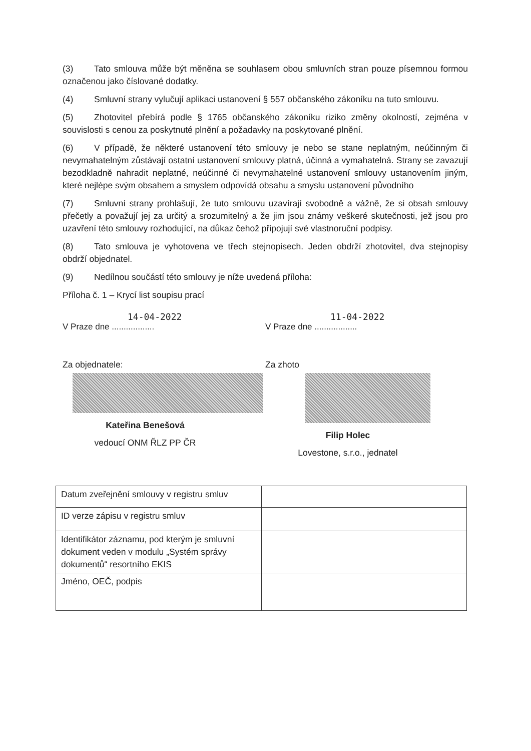(3) Tato smlouva může být měněna se souhlasem obou smluvních stran pouze písemnou formou označenou jako číslované dodatky.
(4) Smluvní strany vylučují aplikaci ustanovení § 557 občanského zákoníku na tuto smlouvu.
(5) Zhotovitel přebírá podle § 1765 občanského zákoníku riziko změny okolností, zejména v souvislosti s cenou za poskytnuté plnění a požadavky na poskytované plnění.
(6) V případě, že některé ustanovení této smlouvy je nebo se stane neplatným, neúčinným či nevymahatelným zůstávají ostatní ustanovení smlouvy platná, účinná a vymahatelná. Strany se zavazují bezodkladně nahradit neplatné, neúčinné či nevymahatelné ustanovení smlouvy ustanovením jiným, které nejlépe svým obsahem a smyslem odpovídá obsahu a smyslu ustanovení původního
(7) Smluvní strany prohlašují, že tuto smlouvu uzavírají svobodně a vážně, že si obsah smlouvy přečetly a považují jej za určitý a srozumitelný a že jim jsou známy veškeré skutečnosti, jež jsou pro uzavření této smlouvy rozhodující, na důkaz čehož připojují své vlastnoruční podpisy.
(8) Tato smlouva je vyhotovena ve třech stejnopisech. Jeden obdrží zhotovitel, dva stejnopisy obdrží objednatel.
(9) Nedílnou součástí této smlouvy je níže uvedená příloha:
Příloha č. 1 – Krycí list soupisu prací
14-04-2022
V Praze dne ..................
Za objednatele:
Kateřina Benešová
vedoucí ONM ŘLZ PP ČR
11-04-2022
V Praze dne ..................
Za zhoto
Filip Holec
Lovestone, s.r.o., jednatel
| Datum zveřejnění smlouvy v registru smluv | |
| ID verze zápisu v registru smluv | |
| Identifikátor záznamu, pod kterým je smluvní dokument veden v modulu „Systém správy dokumentů“ resortního EKIS | |
| Jméno, OEČ, podpis | |